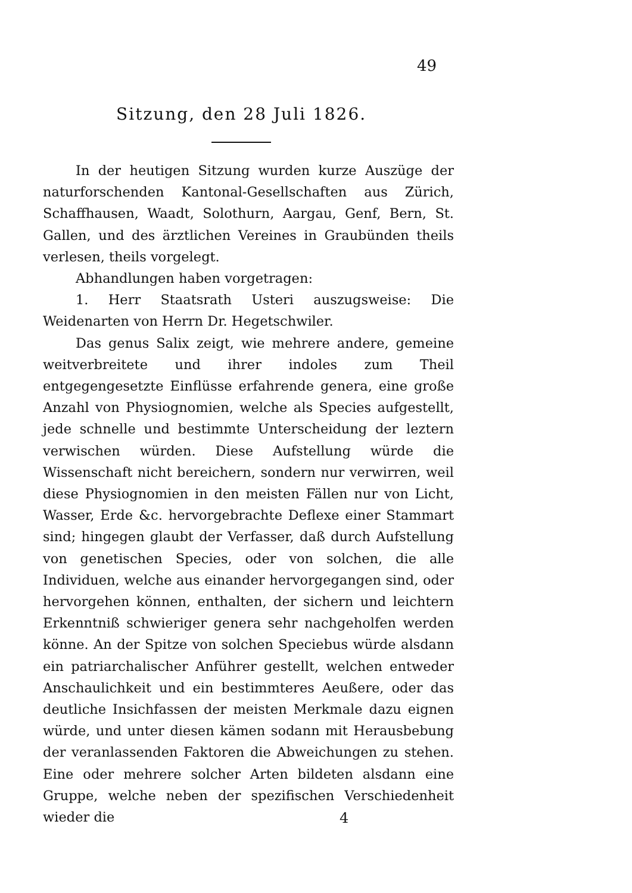49
Sitzung, den 28 Juli 1826.
In der heutigen Sitzung wurden kurze Auszüge der naturforschenden Kantonal-Gesellschaften aus Zürich, Schaffhausen, Waadt, Solothurn, Aargau, Genf, Bern, St. Gallen, und des ärztlichen Vereines in Graubünden theils verlesen, theils vorgelegt.
Abhandlungen haben vorgetragen:
1. Herr Staatsrath Usteri auszugsweise: Die Weidenarten von Herrn Dr. Hegetschwiler.
Das genus Salix zeigt, wie mehrere andere, gemeine weitverbreitete und ihrer indoles zum Theil entgegengesetzte Einflüsse erfahrende genera, eine große Anzahl von Physiognomien, welche als Species aufgestellt, jede schnelle und bestimmte Unterscheidung der leztern verwischen würden. Diese Aufstellung würde die Wissenschaft nicht bereichern, sondern nur verwirren, weil diese Physiognomien in den meisten Fällen nur von Licht, Wasser, Erde &c. hervorgebrachte Deflexe einer Stammart sind; hingegen glaubt der Verfasser, daß durch Aufstellung von genetischen Species, oder von solchen, die alle Individuen, welche aus einander hervorgegangen sind, oder hervorgehen können, enthalten, der sichern und leichtern Erkenntniß schwieriger genera sehr nachgeholfen werden könne. An der Spitze von solchen Speciebus würde alsdann ein patriarchalischer Anführer gestellt, welchen entweder Anschaulichkeit und ein bestimmteres Aeußere, oder das deutliche Insichfassen der meisten Merkmale dazu eignen würde, und unter diesen kämen sodann mit Herausbebung der veranlassenden Faktoren die Abweichungen zu stehen. Eine oder mehrere solcher Arten bildeten alsdann eine Gruppe, welche neben der spezifischen Verschiedenheit wieder die
4